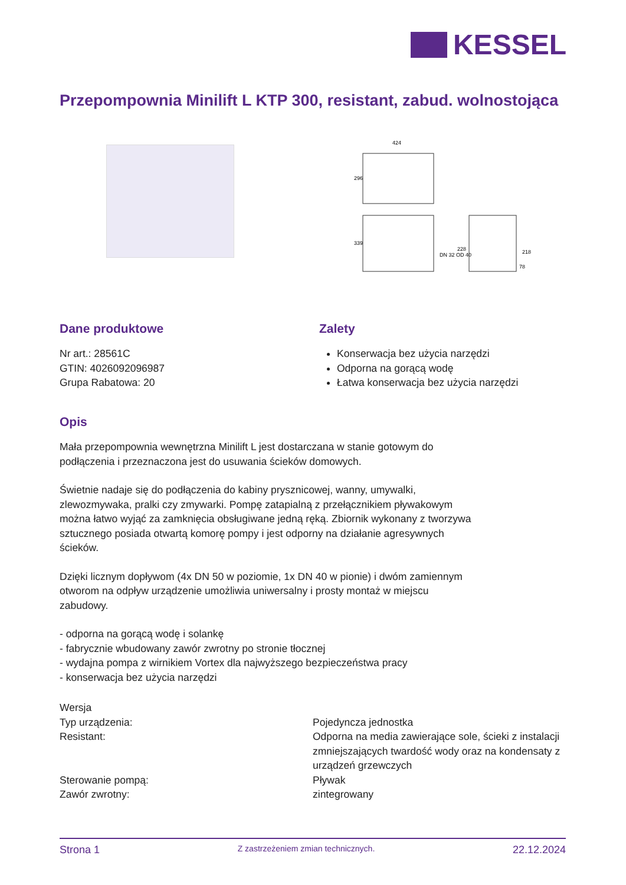KESSEL
Przepompownia Minilift L KTP 300, resistant, zabud. wolnostojąca
424
296
339
228
218
DN 32 OD 40
78
Dane produktowe
Nr art.: 28561C
GTIN: 4026092096987
Grupa Rabatowa: 20
Zalety
Konserwacja bez użycia narzędzi
Odporna na gorącą wodę
Łatwa konserwacja bez użycia narzędzi
Opis
Mała przepompownia wewnętrzna Minilift L jest dostarczana w stanie gotowym do podłączenia i przeznaczona jest do usuwania ścieków domowych.
Świetnie nadaje się do podłączenia do kabiny prysznicowej, wanny, umywalki, zlewozmywaka, pralki czy zmywarki. Pompę zatapialną z przełącznikiem pływakowym można łatwo wyjąć za zamknięcia obsługiwane jedną ręką. Zbiornik wykonany z tworzywa sztucznego posiada otwartą komorę pompy i jest odporny na działanie agresywnych ścieków.
Dzięki licznym dopływom (4x DN 50 w poziomie, 1x DN 40 w pionie) i dwóm zamiennym otworom na odpływ urządzenie umożliwia uniwersalny i prosty montaż w miejscu zabudowy.
- odporna na gorącą wodę i solankę
- fabrycznie wbudowany zawór zwrotny po stronie tłocznej
- wydajna pompa z wirnikiem Vortex dla najwyższego bezpieczeństwa pracy
- konserwacja bez użycia narzędzi
| Wersja | |
| Typ urządzenia: | Pojedyncza jednostka |
| Resistant: | Odporna na media zawierające sole, ścieki z instalacji zmniejszających twardość wody oraz na kondensaty z urządzeń grzewczych |
| Sterowanie pompą: | Pływak |
| Zawór zwrotny: | zintegrowany |
Strona 1 Z zastrzeżeniem zmian technicznych. 22.12.2024